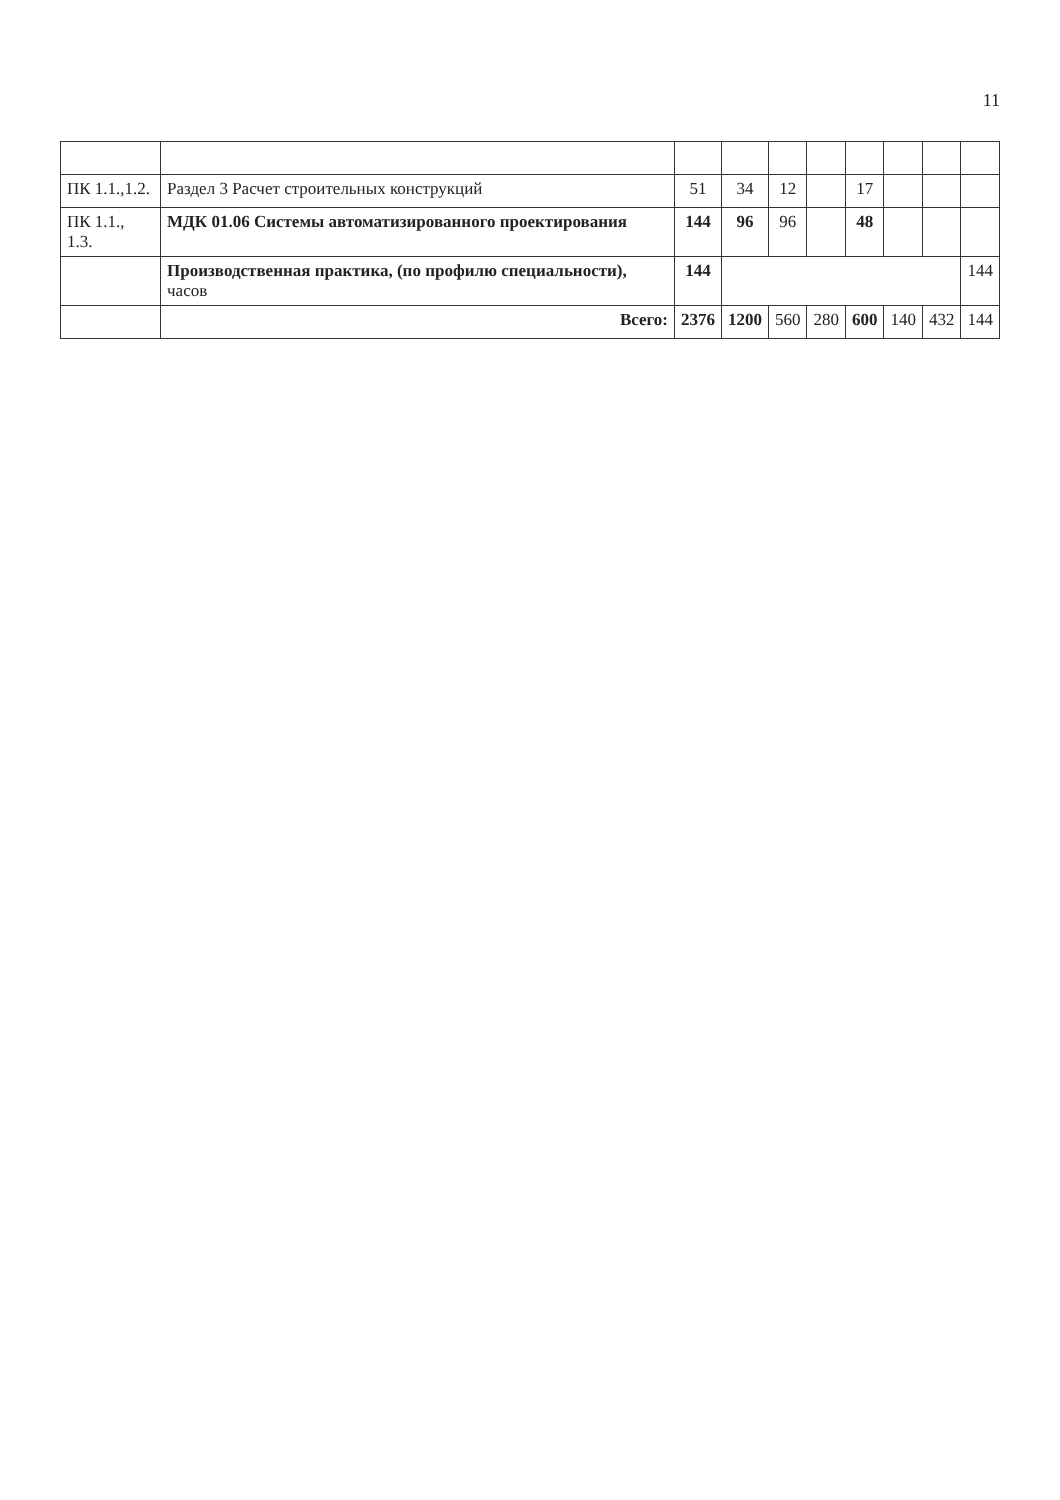11
| ПК 1.1.,1.2. | Раздел 3 Расчет строительных конструкций | 51 | 34 | 12 | | 17 | | | |
| ПК 1.1., 1.3. | МДК 01.06 Системы автоматизированного проектирования | 144 | 96 | 96 | | 48 | | | |
| | Производственная практика, (по профилю специальности), часов | 144 | | | | | | | 144 |
| | Всего: | 2376 | 1200 | 560 | 280 | 600 | 140 | 432 | 144 |